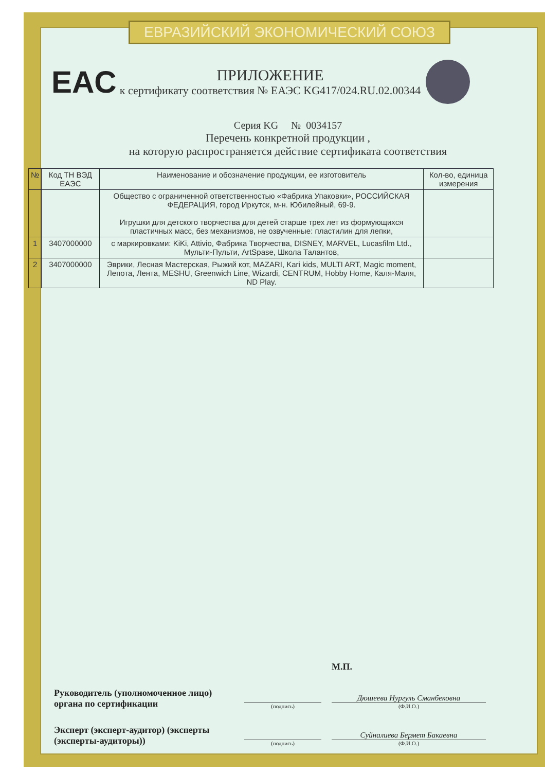ЕВРАЗИЙСКИЙ ЭКОНОМИЧЕСКИЙ СОЮЗ
EAC
ПРИЛОЖЕНИЕ
к сертификату соответствия № ЕАЭС KG417/024.RU.02.00344
Серия KG № 0034157
Перечень конкретной продукции ,
на которую распространяется действие сертификата соответствия
| № | Код ТН ВЭД ЕАЭС | Наименование и обозначение продукции, ее изготовитель | Кол-во, единица измерения |
| --- | --- | --- | --- |
| | | Общество с ограниченной ответственностью «Фабрика Упаковки», РОССИЙСКАЯ ФЕДЕРАЦИЯ, город Иркутск, м-н. Юбилейный, 69-9. Игрушки для детского творчества для детей старше трех лет из формующихся пластичных масс, без механизмов, не озвученные: пластилин для лепки, | |
| 1 | 3407000000 | с маркировками: KiKi, Attivio, Фабрика Творчества, DISNEY, MARVEL, Lucasfilm Ltd., Мульти-Пульти, ArtSpase, Школа Талантов, | |
| 2 | 3407000000 | Эврики, Лесная Мастерская, Рыжий кот, MAZARI, Kari kids, MULTI ART, Magic moment, Лепота, Лента, MESHU, Greenwich Line, Wizardi, CENTRUM, Hobby Home, Каля-Маля, ND Play. | |
М.П.
Руководитель (уполномоченное лицо) органа по сертификации
(подпись)
Дюшеева Нургуль Сманбековна
(Ф.И.О.)
Эксперт (эксперт-аудитор) (эксперты (эксперты-аудиторы))
(подпись)
Суйналиева Бермет Бакаевна
(Ф.И.О.)